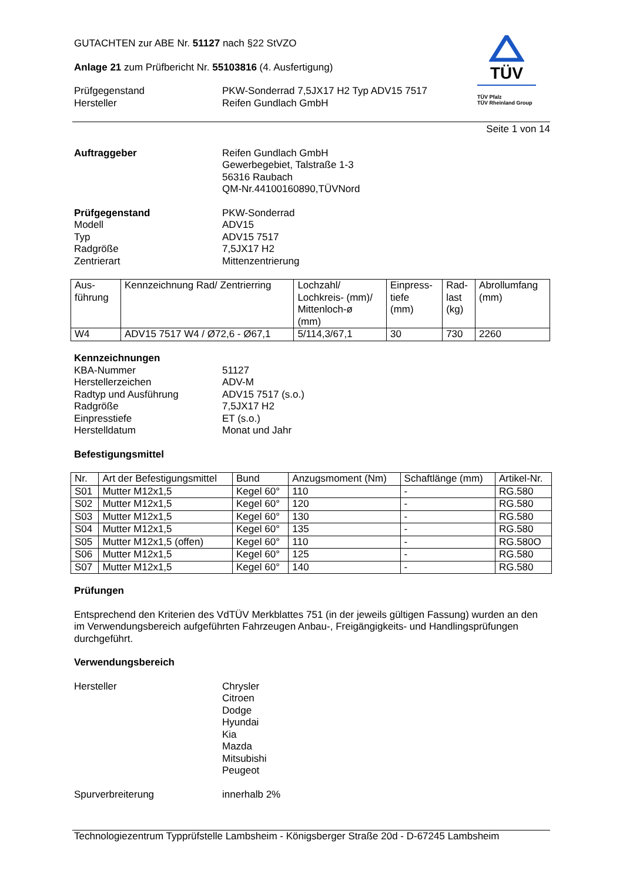TÜV
TÜV Pfalz
TÜV Rheinland Group
GUTACHTEN zur ABE Nr. 51127 nach §22 StVZO
Anlage 21 zum Prüfbericht Nr. 55103816 (4. Ausfertigung)
Prüfgegenstand
Hersteller
PKW-Sonderrad 7,5JX17 H2 Typ ADV15 7517
Reifen Gundlach GmbH
Seite 1 von 14
Auftraggeber Reifen Gundlach GmbH
Gewerbegebiet, Talstraße 1-3
56316 Raubach
QM-Nr.44100160890,TÜVNord
Prüfgegenstand
Modell
Typ
Radgröße
Zentrierart
PKW-Sonderrad
ADV15
ADV15 7517
7,5JX17 H2
Mittenzentrierung
| Aus- führung | Kennzeichnung Rad/ Zentrierring | Lochzahl/ Lochkreis- (mm)/ Mittenloch-ø (mm) | Einpress- tiefe (mm) | Rad- last (kg) | Abrollumfang (mm) |
| --- | --- | --- | --- | --- | --- |
| W4 | ADV15 7517 W4 / Ø72,6 - Ø67,1 | 5/114,3/67,1 | 30 | 730 | 2260 |
Kennzeichnungen
KBA-Nummer
Herstellerzeichen
Radtyp und Ausführung
Radgröße
Einpresstiefe
Herstelldatum
51127
ADV-M
ADV15 7517 (s.o.)
7,5JX17 H2
ET (s.o.)
Monat und Jahr
Befestigungsmittel
| Nr. | Art der Befestigungsmittel | Bund | Anzugsmoment (Nm) | Schaftlänge (mm) | Artikel-Nr. |
| --- | --- | --- | --- | --- | --- |
| S01 | Mutter M12x1,5 | Kegel 60° | 110 | - | RG.580 |
| S02 | Mutter M12x1,5 | Kegel 60° | 120 | - | RG.580 |
| S03 | Mutter M12x1,5 | Kegel 60° | 130 | - | RG.580 |
| S04 | Mutter M12x1,5 | Kegel 60° | 135 | - | RG.580 |
| S05 | Mutter M12x1,5 (offen) | Kegel 60° | 110 | - | RG.580O |
| S06 | Mutter M12x1,5 | Kegel 60° | 125 | - | RG.580 |
| S07 | Mutter M12x1,5 | Kegel 60° | 140 | - | RG.580 |
Prüfungen
Entsprechend den Kriterien des VdTÜV Merkblattes 751 (in der jeweils gültigen Fassung) wurden an den im Verwendungsbereich aufgeführten Fahrzeugen Anbau-, Freigängigkeits- und Handlingsprüfungen durchgeführt.
Verwendungsbereich
Hersteller Chrysler
Citroen
Dodge
Hyundai
Kia
Mazda
Mitsubishi
Peugeot
Spurverbreiterung innerhalb 2%
Technologiezentrum Typprüfstelle Lambsheim - Königsberger Straße 20d - D-67245 Lambsheim